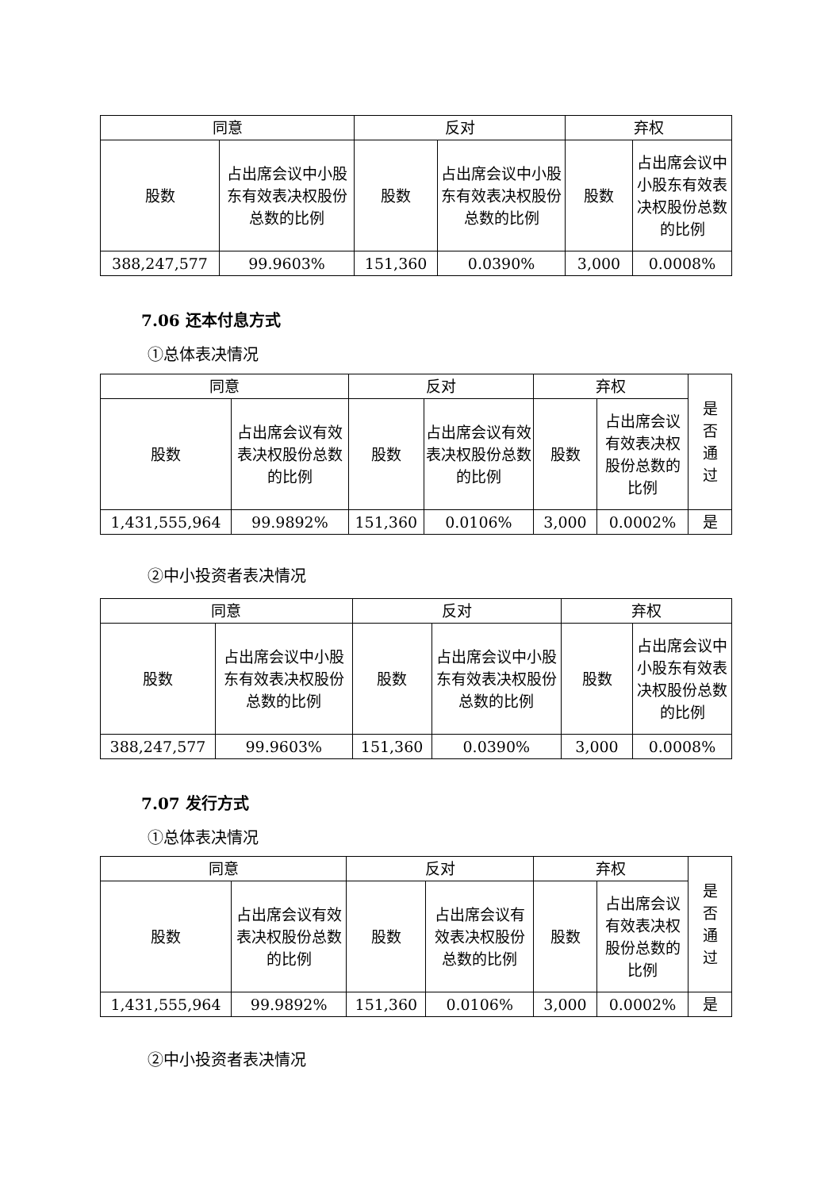| 同意 | | 反对 | | 弃权 | |
| 股数 | 占出席会议中小股东有效表决权股份总数的比例 | 股数 | 占出席会议中小股东有效表决权股份总数的比例 | 股数 | 占出席会议中小股东有效表决权股份总数的比例 |
| 388,247,577 | 99.9603% | 151,360 | 0.0390% | 3,000 | 0.0008% |
7.06 还本付息方式
①总体表决情况
| 同意 | | 反对 | | 弃权 | | 是 否 通 过 |
| 股数 | 占出席会议有效表决权股份总数的比例 | 股数 | 占出席会议有效表决权股份总数的比例 | 股数 | 占出席会议有效表决权股份总数的比例 | |
| 1,431,555,964 | 99.9892% | 151,360 | 0.0106% | 3,000 | 0.0002% | 是 |
②中小投资者表决情况
| 同意 | | 反对 | | 弃权 | |
| 股数 | 占出席会议中小股东有效表决权股份总数的比例 | 股数 | 占出席会议中小股东有效表决权股份总数的比例 | 股数 | 占出席会议中小股东有效表决权股份总数的比例 |
| 388,247,577 | 99.9603% | 151,360 | 0.0390% | 3,000 | 0.0008% |
7.07 发行方式
①总体表决情况
| 同意 | | 反对 | | 弃权 | | 是 否 通 过 |
| 股数 | 占出席会议有效表决权股份总数的比例 | 股数 | 占出席会议有效表决权股份总数的比例 | 股数 | 占出席会议有效表决权股份总数的比例 | |
| 1,431,555,964 | 99.9892% | 151,360 | 0.0106% | 3,000 | 0.0002% | 是 |
②中小投资者表决情况